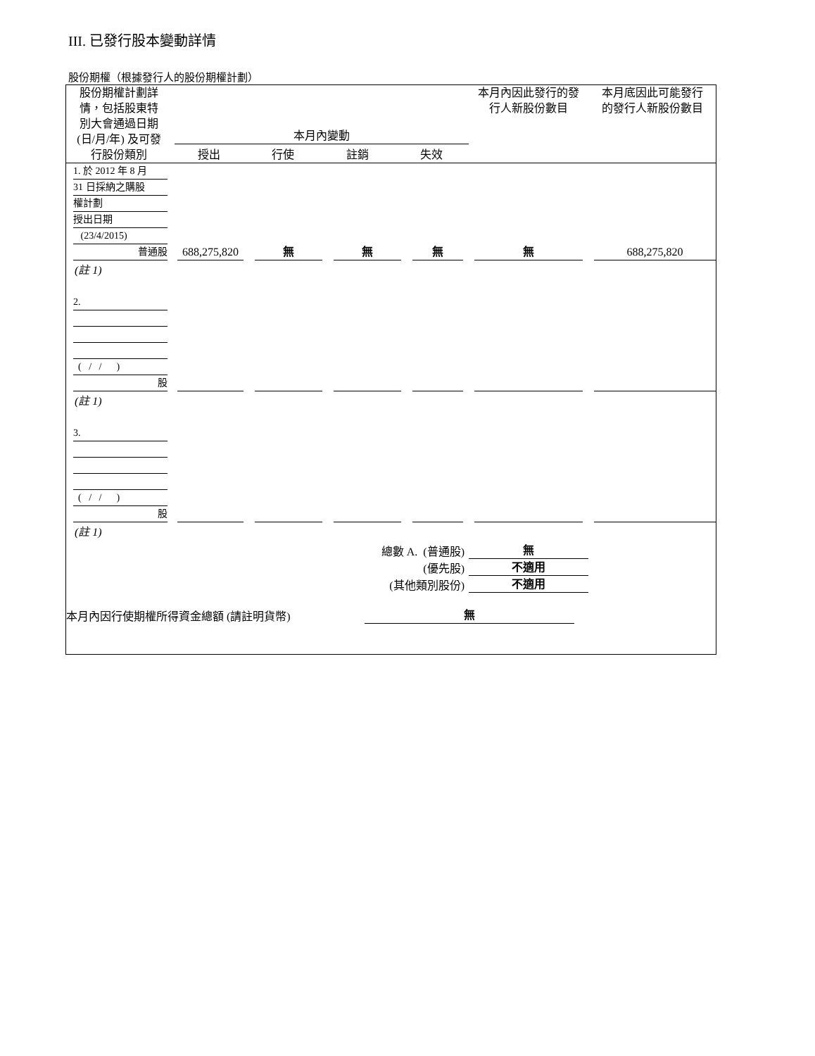III. 已發行股本變動詳情
股份期權（根據發行人的股份期權計劃）
| 股份期權計劃詳 情，包括股東特 別大會通過日期 (日/月/年) 及可發 行股份類別 | 本月內變動 授出 行使 註銷 失效 | | | | 本月內因此發行的發 行人新股份數目 | 本月底因此可能發行 的發行人新股份數目 |
| --- | --- | --- | --- | --- | --- | --- |
| 1. 於 2012 年 8 月 31 日採納之購股 權計劃 授出日期 (23/4/2015) 普通股 | 688,275,820 | 無 | 無 | 無 | 無 | 688,275,820 |
| (註 1) | | | | | | |
| 2. ( / / ) 股 | | | | | | |
| (註 1) | | | | | | |
| 3. ( / / ) 股 | | | | | | |
| (註 1) | | | | | | |
| 總數 A. (普通股) | | | | | 無 | |
| (優先股) | | | | | 不適用 | |
| (其他類別股份) | | | | | 不適用 | |
| 本月內因行使期權所得資金總額 (請註明貨幣) | | | | 無 | | |